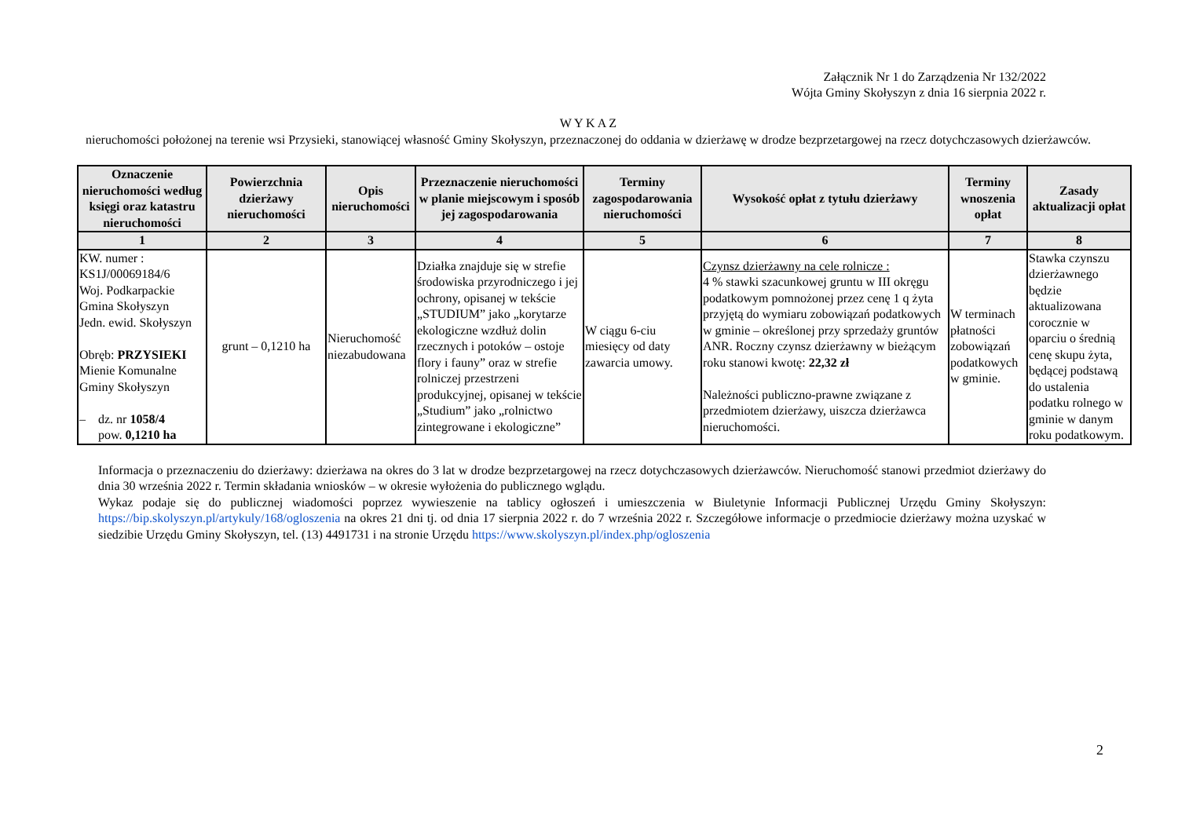Załącznik Nr 1 do Zarządzenia Nr 132/2022
Wójta Gminy Skołyszyn z dnia 16 sierpnia 2022 r.
W Y K A Z
nieruchomości położonej na terenie wsi Przysieki, stanowiącej własność Gminy Skołyszyn, przeznaczonej do oddania w dzierżawę w drodze bezprzetargowej na rzecz dotychczasowych dzierżawców.
| Oznaczenie nieruchomości według księgi oraz katastru nieruchomości | Powierzchnia dzierżawy nieruchomości | Opis nieruchomości | Przeznaczenie nieruchomości w planie miejscowym i sposób jej zagospodarowania | Terminy zagospodarowania nieruchomości | Wysokość opłat z tytułu dzierżawy | Terminy wnoszenia opłat | Zasady aktualizacji opłat |
| --- | --- | --- | --- | --- | --- | --- | --- |
| 1 | 2 | 3 | 4 | 5 | 6 | 7 | 8 |
| KW. numer : KS1J/00069184/6 Woj. Podkarpackie Gmina Skołyszyn Jedn. ewid. Skołyszyn Obręb: PRZYSIEKI Mienie Komunalne Gminy Skołyszyn – dz. nr 1058/4 pow. 0,1210 ha | grunt – 0,1210 ha | Nieruchomość niezabudowana | Działka znajduje się w strefie środowiska przyrodniczego i jej ochrony, opisanej w tekście „STUDIUM” jako „korytarze ekologiczne wzdłuż dolin rzecznych i potoków – ostoje flory i fauny” oraz w strefie rolniczej przestrzeni produkcyjnej, opisanej w tekście „Studium” jako „rolnictwo zintegrowane i ekologiczne” | W ciągu 6-ciu miesięcy od daty zawarcia umowy. | Czynsz dzierżawny na cele rolnicze : 4 % stawki szacunkowej gruntu w III okręgu podatkowym pomnożonej przez cenę 1 q żyta przyjętą do wymiaru zobowiązań podatkowych w gminie – określonej przy sprzedaży gruntów ANR. Roczny czynsz dzierżawny w bieżącym roku stanowi kwotę: 22,32 zł Należności publiczno-prawne związane z przedmiotem dzierżawy, uiszcza dzierżawca nieruchomości. | W terminach płatności zobowiązań podatkowych w gminie. | Stawka czynszu dzierżawnego będzie aktualizowana corocznie w oparciu o średnią cenę skupu żyta, będącej podstawą do ustalenia podatku rolnego w gminie w danym roku podatkowym. |
Informacja o przeznaczeniu do dzierżawy: dzierżawa na okres do 3 lat w drodze bezprzetargowej na rzecz dotychczasowych dzierżawców. Nieruchomość stanowi przedmiot dzierżawy do dnia 30 września 2022 r. Termin składania wniosków – w okresie wyłożenia do publicznego wglądu.
Wykaz podaje się do publicznej wiadomości poprzez wywieszenie na tablicy ogłoszeń i umieszczenia w Biuletynie Informacji Publicznej Urzędu Gminy Skołyszyn: https://bip.skolyszyn.pl/artykuly/168/ogloszenia na okres 21 dni tj. od dnia 17 sierpnia 2022 r. do 7 września 2022 r. Szczegółowe informacje o przedmiocie dzierżawy można uzyskać w siedzibie Urzędu Gminy Skołyszyn, tel. (13) 4491731 i na stronie Urzędu https://www.skolyszyn.pl/index.php/ogloszenia
2